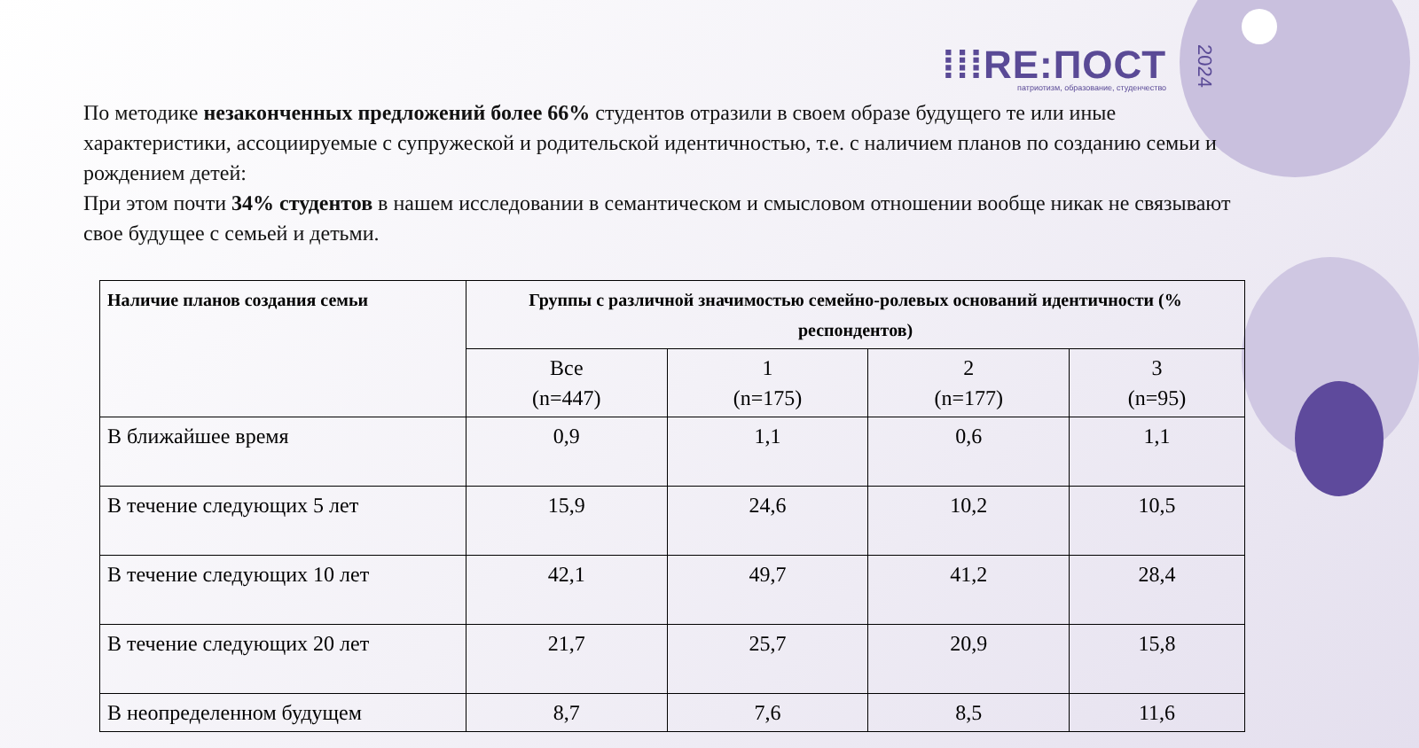⁞⁞⁞RE:ПОСТ
патриотизм, образование, студенчество
2024
По методике незаконченных предложений более 66% студентов отразили в своем образе будущего те или иные характеристики, ассоциируемые с супружеской и родительской идентичностью, т.е. с наличием планов по созданию семьи и рождением детей:
При этом почти 34% студентов в нашем исследовании в семантическом и смысловом отношении вообще никак не связывают свое будущее с семьей и детьми.
| Наличие планов создания семьи | Группы с различной значимостью семейно-ролевых оснований идентичности (% респондентов) | | | |
| --- | --- | --- | --- | --- |
| | Все (n=447) | 1 (n=175) | 2 (n=177) | 3 (n=95) |
| В ближайшее время | 0,9 | 1,1 | 0,6 | 1,1 |
| В течение следующих 5 лет | 15,9 | 24,6 | 10,2 | 10,5 |
| В течение следующих 10 лет | 42,1 | 49,7 | 41,2 | 28,4 |
| В течение следующих 20 лет | 21,7 | 25,7 | 20,9 | 15,8 |
| В неопределенном будущем | 8,7 | 7,6 | 8,5 | 11,6 |